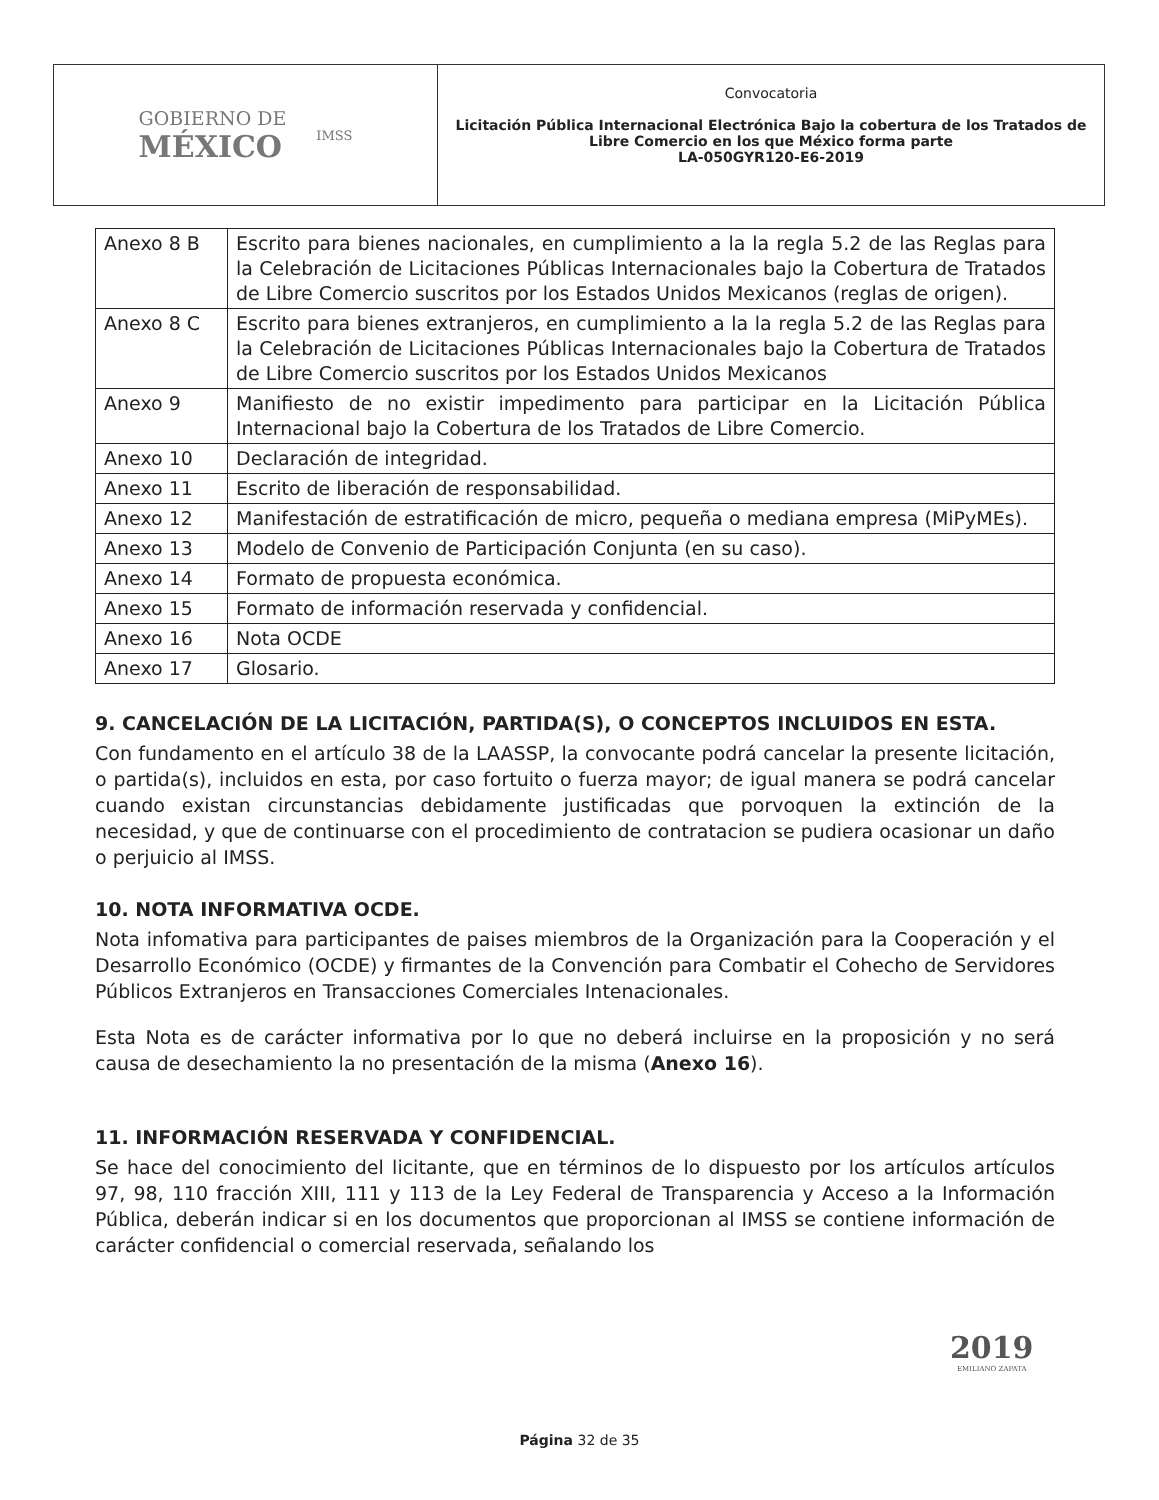GOBIERNO DE
MÉXICO
IMSS
Convocatoria
Licitación Pública Internacional Electrónica Bajo la cobertura de los Tratados de Libre Comercio en los que México forma parte
LA-050GYR120-E6-2019
| Anexo 8 B | Escrito para bienes nacionales, en cumplimiento a la la regla 5.2 de las Reglas para la Celebración de Licitaciones Públicas Internacionales bajo la Cobertura de Tratados de Libre Comercio suscritos por los Estados Unidos Mexicanos (reglas de origen). |
| Anexo 8 C | Escrito para bienes extranjeros, en cumplimiento a la la regla 5.2 de las Reglas para la Celebración de Licitaciones Públicas Internacionales bajo la Cobertura de Tratados de Libre Comercio suscritos por los Estados Unidos Mexicanos |
| Anexo 9 | Manifiesto de no existir impedimento para participar en la Licitación Pública Internacional bajo la Cobertura de los Tratados de Libre Comercio. |
| Anexo 10 | Declaración de integridad. |
| Anexo 11 | Escrito de liberación de responsabilidad. |
| Anexo 12 | Manifestación de estratificación de micro, pequeña o mediana empresa (MiPyMEs). |
| Anexo 13 | Modelo de Convenio de Participación Conjunta (en su caso). |
| Anexo 14 | Formato de propuesta económica. |
| Anexo 15 | Formato de información reservada y confidencial. |
| Anexo 16 | Nota OCDE |
| Anexo 17 | Glosario. |
9. CANCELACIÓN DE LA LICITACIÓN, PARTIDA(S), O CONCEPTOS INCLUIDOS EN ESTA.
Con fundamento en el artículo 38 de la LAASSP, la convocante podrá cancelar la presente licitación, o partida(s), incluidos en esta, por caso fortuito o fuerza mayor; de igual manera se podrá cancelar cuando existan circunstancias debidamente justificadas que porvoquen la extinción de la necesidad, y que de continuarse con el procedimiento de contratacion se pudiera ocasionar un daño o perjuicio al IMSS.
10. NOTA INFORMATIVA OCDE.
Nota infomativa para participantes de paises miembros de la Organización para la Cooperación y el Desarrollo Económico (OCDE) y firmantes de la Convención para Combatir el Cohecho de Servidores Públicos Extranjeros en Transacciones Comerciales Intenacionales.
Esta Nota es de carácter informativa por lo que no deberá incluirse en la proposición y no será causa de desechamiento la no presentación de la misma (Anexo 16).
11. INFORMACIÓN RESERVADA Y CONFIDENCIAL.
Se hace del conocimiento del licitante, que en términos de lo dispuesto por los artículos artículos 97, 98, 110 fracción XIII, 111 y 113 de la Ley Federal de Transparencia y Acceso a la Información Pública, deberán indicar si en los documentos que proporcionan al IMSS se contiene información de carácter confidencial o comercial reservada, señalando los
2019
EMILIANO ZAPATA
Página 32 de 35